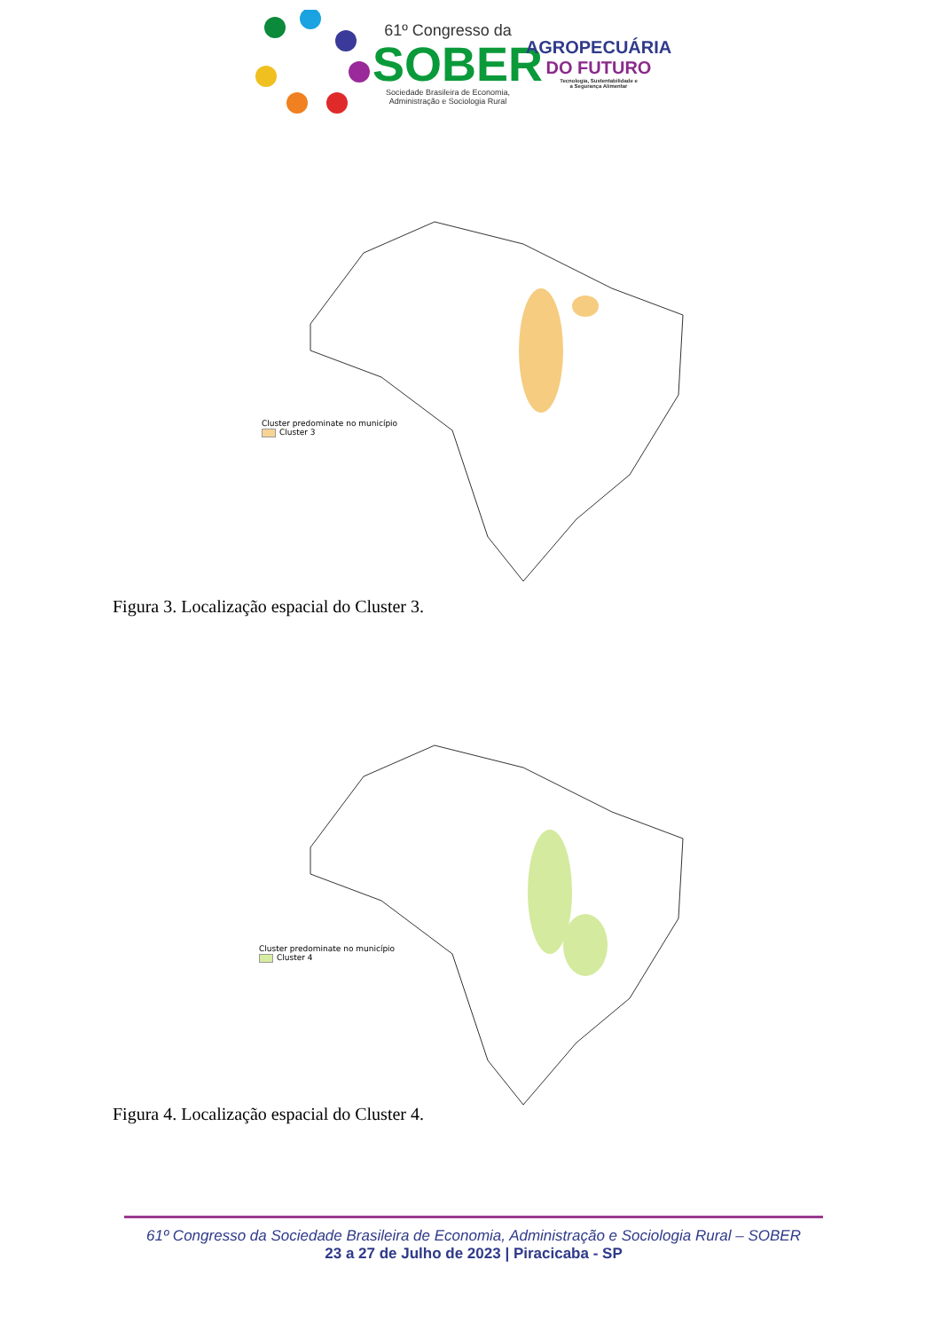61º Congresso da
SOBER
Sociedade Brasileira de Economia,
Administração e Sociologia Rural
AGROPECUÁRIA
DO FUTURO
Tecnologia, Sustentabilidade e
a Segurança Alimentar
Cluster predominate no município
Cluster 3
Figura 3. Localização espacial do Cluster 3.
Cluster predominate no município
Cluster 4
Figura 4. Localização espacial do Cluster 4.
61º Congresso da Sociedade Brasileira de Economia, Administração e Sociologia Rural – SOBER
23 a 27 de Julho de 2023 | Piracicaba - SP